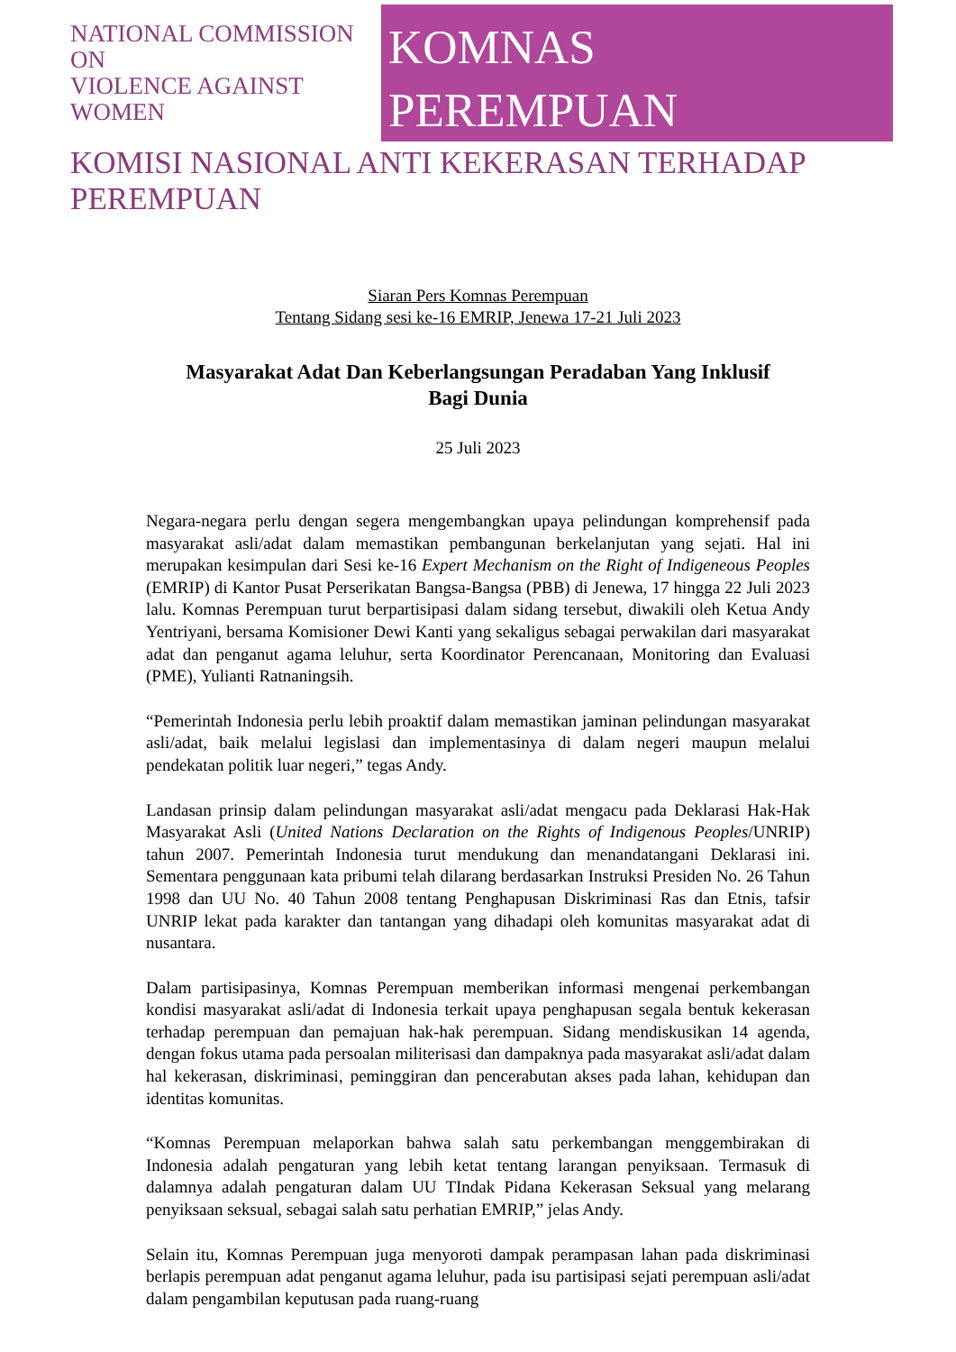NATIONAL COMMISSION ON
VIOLENCE AGAINST WOMEN
KOMNAS PEREMPUAN
KOMISI NASIONAL ANTI KEKERASAN TERHADAP PEREMPUAN
Siaran Pers Komnas Perempuan
Tentang Sidang sesi ke-16 EMRIP, Jenewa 17-21 Juli 2023
Masyarakat Adat Dan Keberlangsungan Peradaban Yang Inklusif
Bagi Dunia
25 Juli 2023
Negara-negara perlu dengan segera mengembangkan upaya pelindungan komprehensif pada masyarakat asli/adat dalam memastikan pembangunan berkelanjutan yang sejati. Hal ini merupakan kesimpulan dari Sesi ke-16 Expert Mechanism on the Right of Indigeneous Peoples (EMRIP) di Kantor Pusat Perserikatan Bangsa-Bangsa (PBB) di Jenewa, 17 hingga 22 Juli 2023 lalu. Komnas Perempuan turut berpartisipasi dalam sidang tersebut, diwakili oleh Ketua Andy Yentriyani, bersama Komisioner Dewi Kanti yang sekaligus sebagai perwakilan dari masyarakat adat dan penganut agama leluhur, serta Koordinator Perencanaan, Monitoring dan Evaluasi (PME), Yulianti Ratnaningsih.
“Pemerintah Indonesia perlu lebih proaktif dalam memastikan jaminan pelindungan masyarakat asli/adat, baik melalui legislasi dan implementasinya di dalam negeri maupun melalui pendekatan politik luar negeri,” tegas Andy.
Landasan prinsip dalam pelindungan masyarakat asli/adat mengacu pada Deklarasi Hak-Hak Masyarakat Asli (United Nations Declaration on the Rights of Indigenous Peoples/UNRIP) tahun 2007. Pemerintah Indonesia turut mendukung dan menandatangani Deklarasi ini. Sementara penggunaan kata pribumi telah dilarang berdasarkan Instruksi Presiden No. 26 Tahun 1998 dan UU No. 40 Tahun 2008 tentang Penghapusan Diskriminasi Ras dan Etnis, tafsir UNRIP lekat pada karakter dan tantangan yang dihadapi oleh komunitas masyarakat adat di nusantara.
Dalam partisipasinya, Komnas Perempuan memberikan informasi mengenai perkembangan kondisi masyarakat asli/adat di Indonesia terkait upaya penghapusan segala bentuk kekerasan terhadap perempuan dan pemajuan hak-hak perempuan. Sidang mendiskusikan 14 agenda, dengan fokus utama pada persoalan militerisasi dan dampaknya pada masyarakat asli/adat dalam hal kekerasan, diskriminasi, peminggiran dan pencerabutan akses pada lahan, kehidupan dan identitas komunitas.
“Komnas Perempuan melaporkan bahwa salah satu perkembangan menggembirakan di Indonesia adalah pengaturan yang lebih ketat tentang larangan penyiksaan. Termasuk di dalamnya adalah pengaturan dalam UU TIndak Pidana Kekerasan Seksual yang melarang penyiksaan seksual, sebagai salah satu perhatian EMRIP,” jelas Andy.
Selain itu, Komnas Perempuan juga menyoroti dampak perampasan lahan pada diskriminasi berlapis perempuan adat penganut agama leluhur, pada isu partisipasi sejati perempuan asli/adat dalam pengambilan keputusan pada ruang-ruang